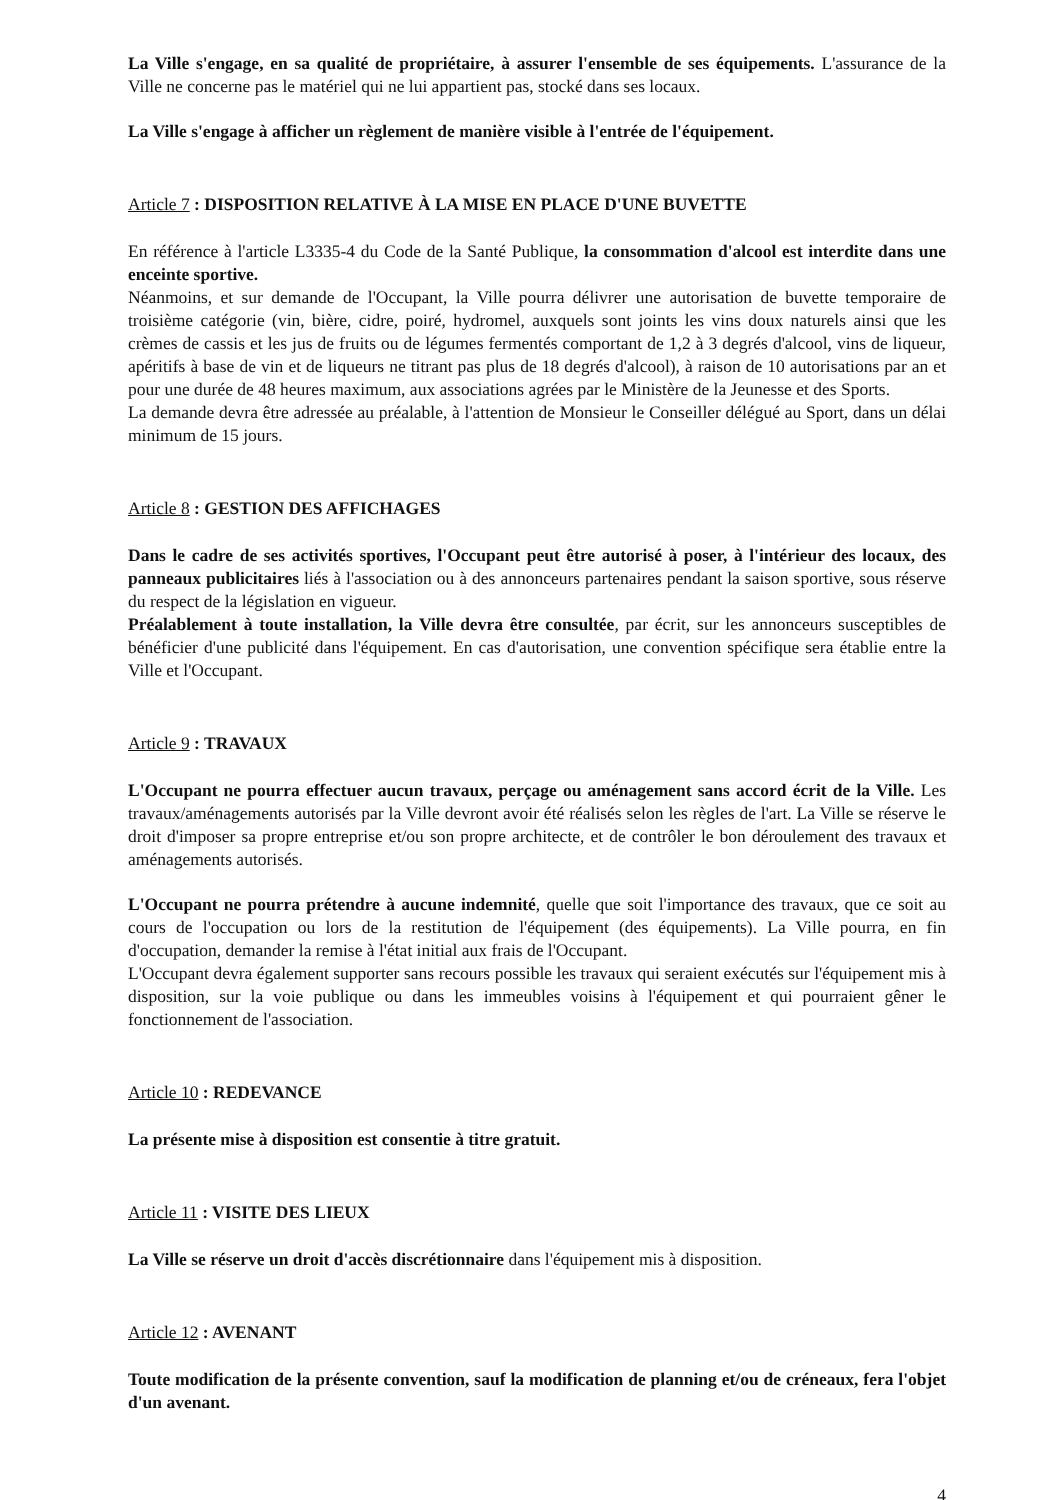La Ville s'engage, en sa qualité de propriétaire, à assurer l'ensemble de ses équipements. L'assurance de la Ville ne concerne pas le matériel qui ne lui appartient pas, stocké dans ses locaux.
La Ville s'engage à afficher un règlement de manière visible à l'entrée de l'équipement.
Article 7 : DISPOSITION RELATIVE À LA MISE EN PLACE D'UNE BUVETTE
En référence à l'article L3335-4 du Code de la Santé Publique, la consommation d'alcool est interdite dans une enceinte sportive.
Néanmoins, et sur demande de l'Occupant, la Ville pourra délivrer une autorisation de buvette temporaire de troisième catégorie (vin, bière, cidre, poiré, hydromel, auxquels sont joints les vins doux naturels ainsi que les crèmes de cassis et les jus de fruits ou de légumes fermentés comportant de 1,2 à 3 degrés d'alcool, vins de liqueur, apéritifs à base de vin et de liqueurs ne titrant pas plus de 18 degrés d'alcool), à raison de 10 autorisations par an et pour une durée de 48 heures maximum, aux associations agrées par le Ministère de la Jeunesse et des Sports.
La demande devra être adressée au préalable, à l'attention de Monsieur le Conseiller délégué au Sport, dans un délai minimum de 15 jours.
Article 8 : GESTION DES AFFICHAGES
Dans le cadre de ses activités sportives, l'Occupant peut être autorisé à poser, à l'intérieur des locaux, des panneaux publicitaires liés à l'association ou à des annonceurs partenaires pendant la saison sportive, sous réserve du respect de la législation en vigueur.
Préalablement à toute installation, la Ville devra être consultée, par écrit, sur les annonceurs susceptibles de bénéficier d'une publicité dans l'équipement. En cas d'autorisation, une convention spécifique sera établie entre la Ville et l'Occupant.
Article 9 : TRAVAUX
L'Occupant ne pourra effectuer aucun travaux, perçage ou aménagement sans accord écrit de la Ville. Les travaux/aménagements autorisés par la Ville devront avoir été réalisés selon les règles de l'art. La Ville se réserve le droit d'imposer sa propre entreprise et/ou son propre architecte, et de contrôler le bon déroulement des travaux et aménagements autorisés.
L'Occupant ne pourra prétendre à aucune indemnité, quelle que soit l'importance des travaux, que ce soit au cours de l'occupation ou lors de la restitution de l'équipement (des équipements). La Ville pourra, en fin d'occupation, demander la remise à l'état initial aux frais de l'Occupant.
L'Occupant devra également supporter sans recours possible les travaux qui seraient exécutés sur l'équipement mis à disposition, sur la voie publique ou dans les immeubles voisins à l'équipement et qui pourraient gêner le fonctionnement de l'association.
Article 10 : REDEVANCE
La présente mise à disposition est consentie à titre gratuit.
Article 11 : VISITE DES LIEUX
La Ville se réserve un droit d'accès discrétionnaire dans l'équipement mis à disposition.
Article 12 : AVENANT
Toute modification de la présente convention, sauf la modification de planning et/ou de créneaux, fera l'objet d'un avenant.
4